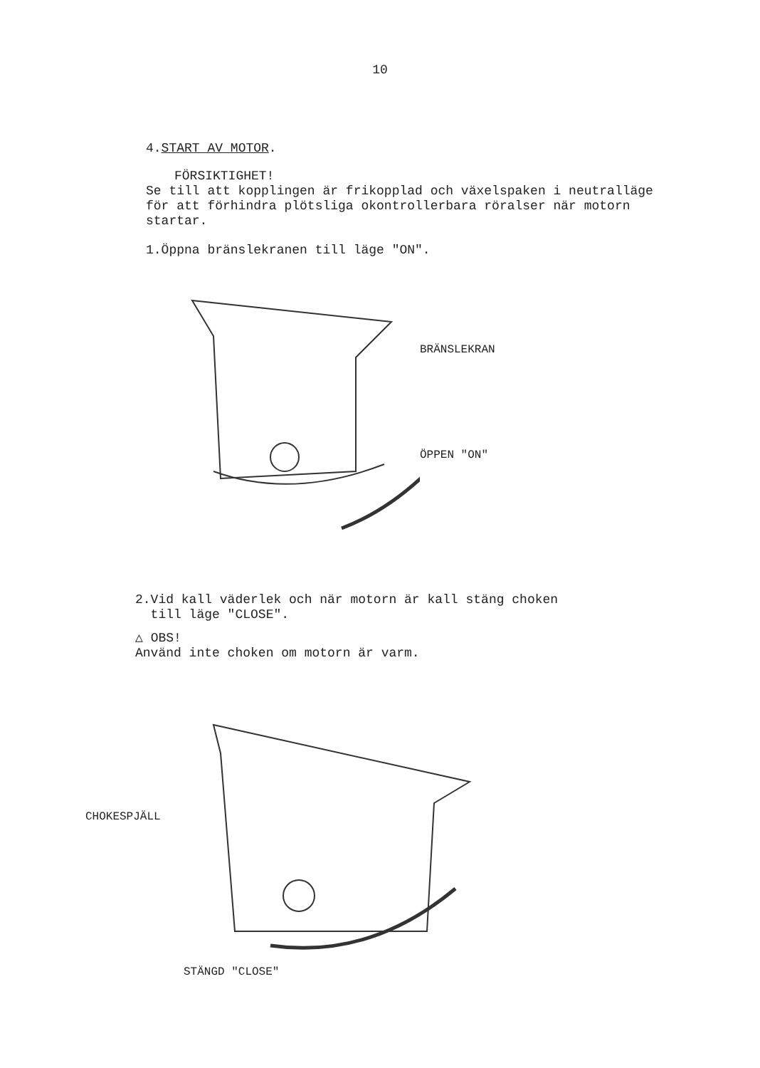10
4.START AV MOTOR.
FÖRSIKTIGHET!
Se till att kopplingen är frikopplad och växelspaken i neutralläge för att förhindra plötsliga okontrollerbara röralser när motorn startar.
1.Öppna bränslekranen till läge "ON".
BRÄNSLEKRAN
ÖPPEN "ON"
2.Vid kall väderlek och när motorn är kall stäng choken
till läge "CLOSE".
△ OBS!
Använd inte choken om motorn är varm.
CHOKESPJÄLL
STÄNGD "CLOSE"